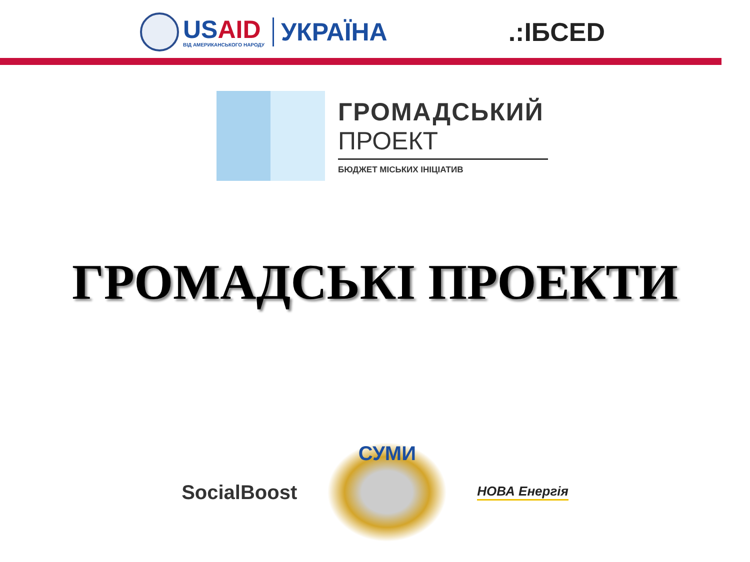USAID
ВІД АМЕРИКАНСЬКОГО НАРОДУ
УКРАЇНА
.:IБCED
ГРОМАДСЬКИЙ
ПРОЕКТ
БЮДЖЕТ МІСЬКИХ ІНІЦІАТИВ
ГРОМАДСЬКІ ПРОЕКТИ
SocialBoost
СУМИ
НОВА Енергія